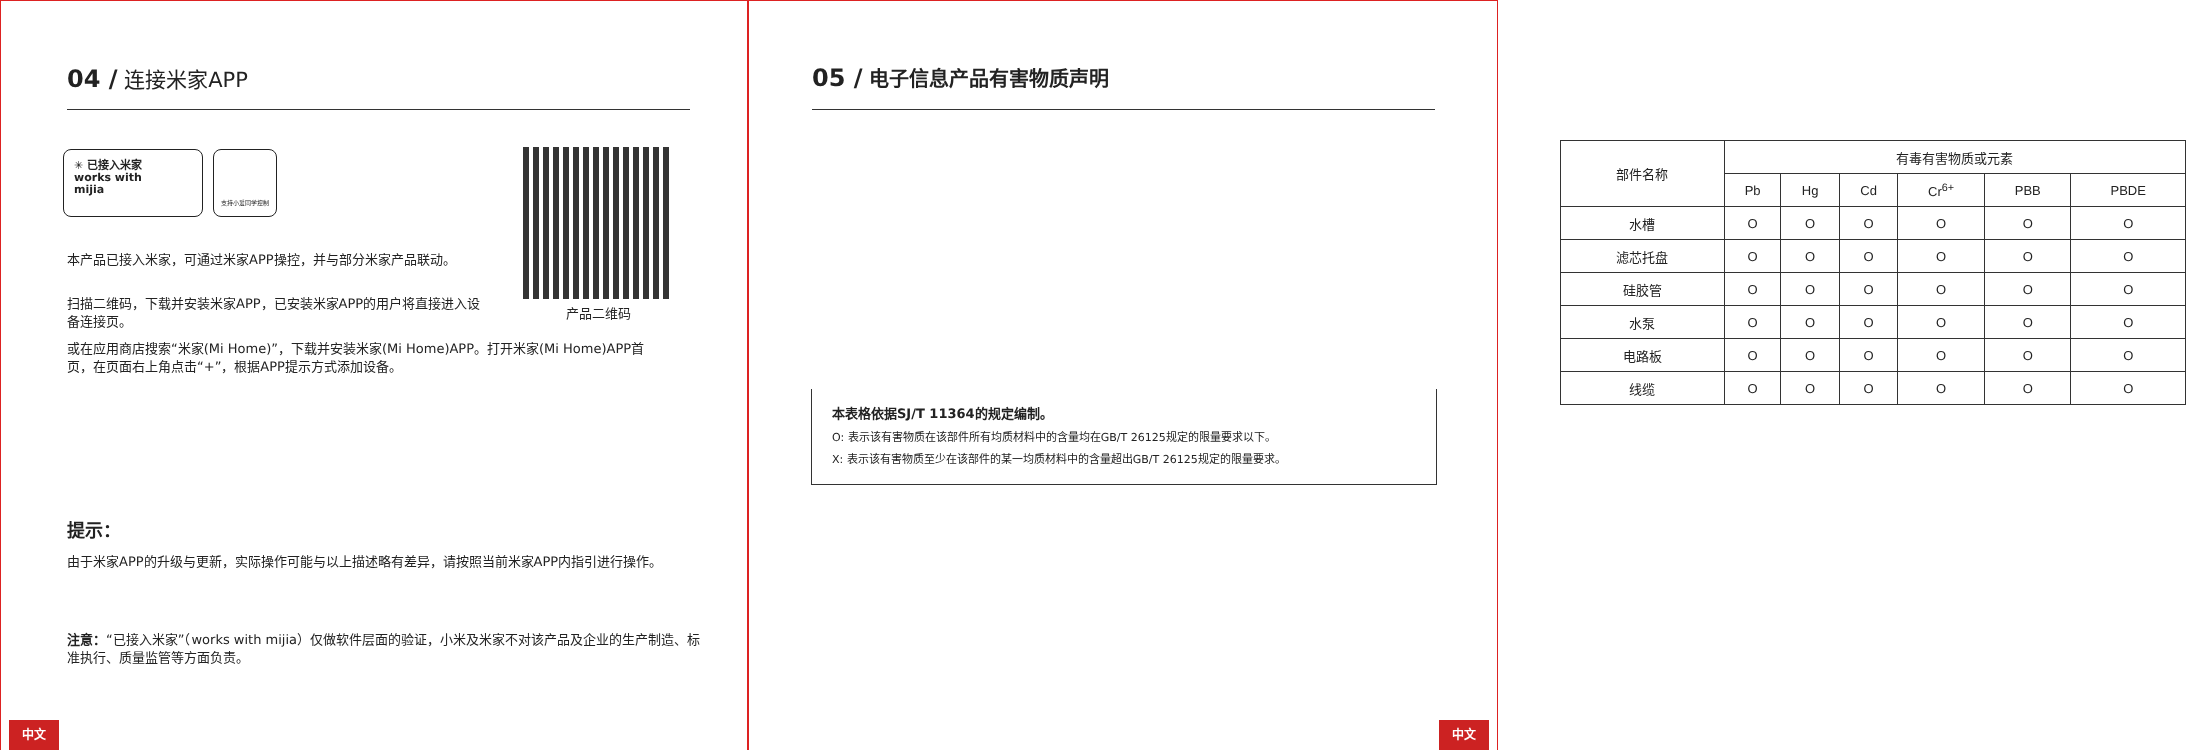04 / 连接米家APP
✳ 已接入米家
works with
mijia
支持小爱同学控制
产品二维码
本产品已接入米家，可通过米家APP操控，并与部分米家产品联动。
扫描二维码，下载并安装米家APP，已安装米家APP的用户将直接进入设备连接页。
或在应用商店搜索“米家(Mi Home)”，下载并安装米家(Mi Home)APP。打开米家(Mi Home)APP首页，在页面右上角点击“+”，根据APP提示方式添加设备。
提示：
由于米家APP的升级与更新，实际操作可能与以上描述略有差异，请按照当前米家APP内指引进行操作。
注意：“已接入米家”（works with mijia）仅做软件层面的验证，小米及米家不对该产品及企业的生产制造、标准执行、质量监管等方面负责。
中文
05 / 电子信息产品有害物质声明
| 部件名称 | 有毒有害物质或元素 | | | | | |
| --- | --- | --- | --- | --- | --- | --- |
| | Pb | Hg | Cd | Cr<sup>6+</sup> | PBB | PBDE |
| 水槽 | O | O | O | O | O | O |
| 滤芯托盘 | O | O | O | O | O | O |
| 硅胶管 | O | O | O | O | O | O |
| 水泵 | O | O | O | O | O | O |
| 电路板 | O | O | O | O | O | O |
| 线缆 | O | O | O | O | O | O |
本表格依据SJ/T 11364的规定编制。
O: 表示该有害物质在该部件所有均质材料中的含量均在GB/T 26125规定的限量要求以下。
X: 表示该有害物质至少在该部件的某一均质材料中的含量超出GB/T 26125规定的限量要求。
中文